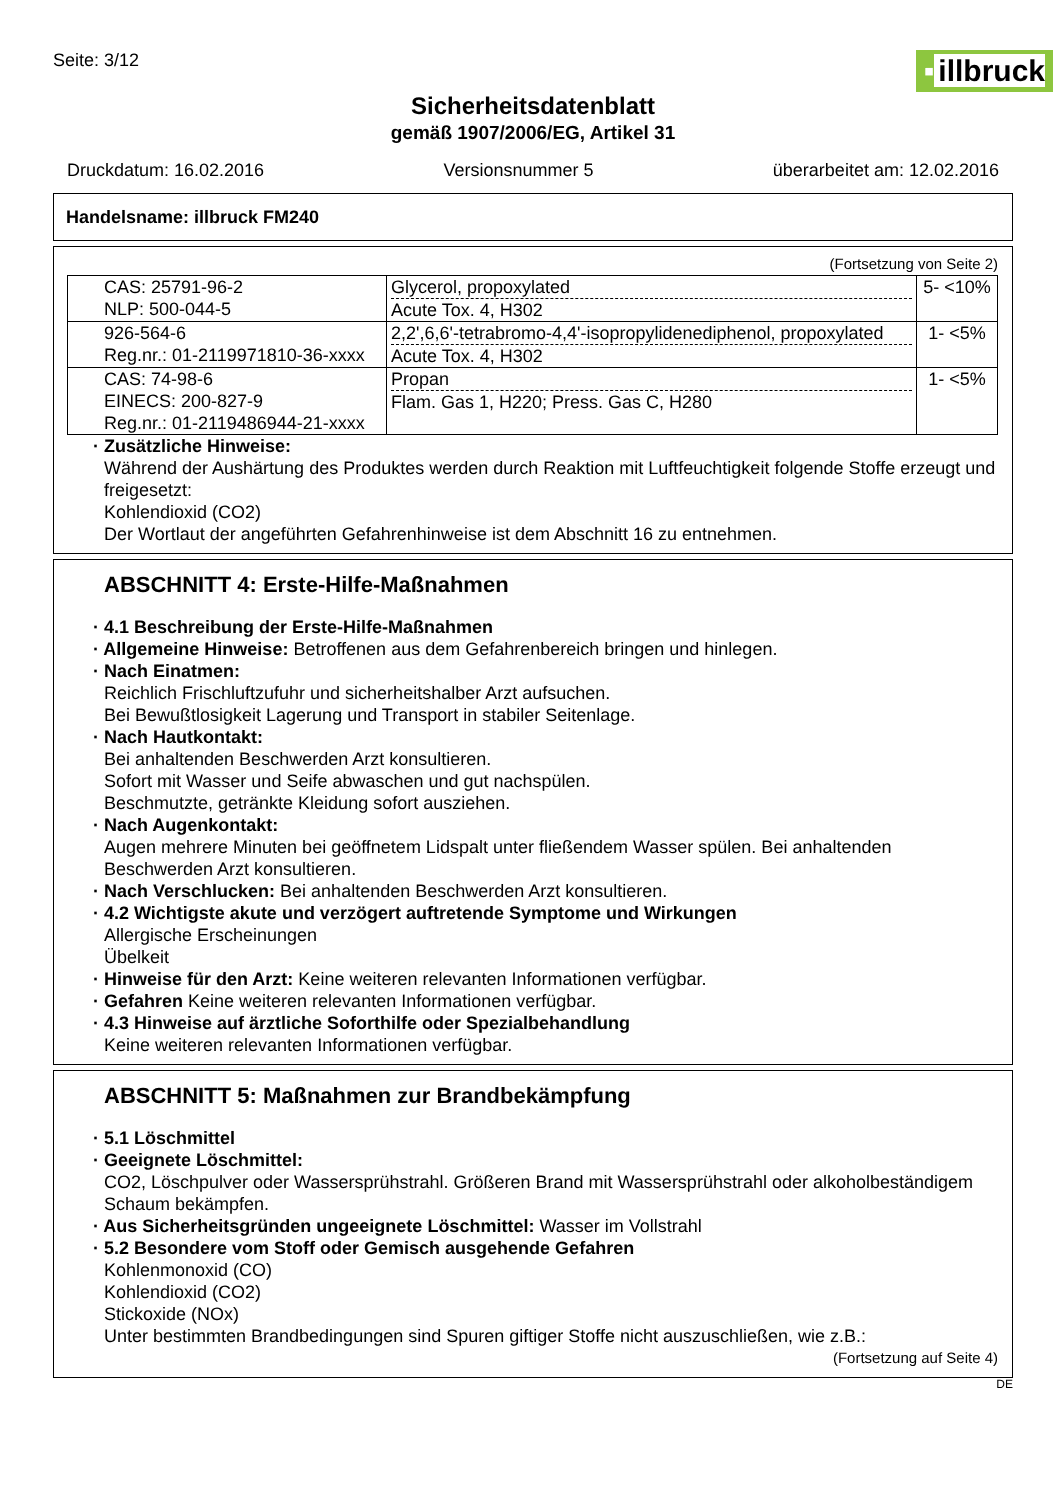Seite: 3/12
▪ illbruck
Sicherheitsdatenblatt
gemäß 1907/2006/EG, Artikel 31
Druckdatum: 16.02.2016 Versionsnummer 5 überarbeitet am: 12.02.2016
Handelsname: illbruck FM240
(Fortsetzung von Seite 2)
| CAS: 25791-96-2 NLP: 500-044-5 | Glycerol, propoxylated Acute Tox. 4, H302 | 5- <10% |
| 926-564-6 Reg.nr.: 01-2119971810-36-xxxx | 2,2',6,6'-tetrabromo-4,4'-isopropylidenediphenol, propoxylated Acute Tox. 4, H302 | 1- <5% |
| CAS: 74-98-6 EINECS: 200-827-9 Reg.nr.: 01-2119486944-21-xxxx | Propan Flam. Gas 1, H220; Press. Gas C, H280 | 1- <5% |
· Zusätzliche Hinweise:
Während der Aushärtung des Produktes werden durch Reaktion mit Luftfeuchtigkeit folgende Stoffe erzeugt und freigesetzt:
Kohlendioxid (CO2)
Der Wortlaut der angeführten Gefahrenhinweise ist dem Abschnitt 16 zu entnehmen.
ABSCHNITT 4: Erste-Hilfe-Maßnahmen
· 4.1 Beschreibung der Erste-Hilfe-Maßnahmen
· Allgemeine Hinweise: Betroffenen aus dem Gefahrenbereich bringen und hinlegen.
· Nach Einatmen:
Reichlich Frischluftzufuhr und sicherheitshalber Arzt aufsuchen.
Bei Bewußtlosigkeit Lagerung und Transport in stabiler Seitenlage.
· Nach Hautkontakt:
Bei anhaltenden Beschwerden Arzt konsultieren.
Sofort mit Wasser und Seife abwaschen und gut nachspülen.
Beschmutzte, getränkte Kleidung sofort ausziehen.
· Nach Augenkontakt:
Augen mehrere Minuten bei geöffnetem Lidspalt unter fließendem Wasser spülen. Bei anhaltenden Beschwerden Arzt konsultieren.
· Nach Verschlucken: Bei anhaltenden Beschwerden Arzt konsultieren.
· 4.2 Wichtigste akute und verzögert auftretende Symptome und Wirkungen
Allergische Erscheinungen
Übelkeit
· Hinweise für den Arzt: Keine weiteren relevanten Informationen verfügbar.
· Gefahren Keine weiteren relevanten Informationen verfügbar.
· 4.3 Hinweise auf ärztliche Soforthilfe oder Spezialbehandlung
Keine weiteren relevanten Informationen verfügbar.
ABSCHNITT 5: Maßnahmen zur Brandbekämpfung
· 5.1 Löschmittel
· Geeignete Löschmittel:
CO2, Löschpulver oder Wassersprühstrahl. Größeren Brand mit Wassersprühstrahl oder alkoholbeständigem Schaum bekämpfen.
· Aus Sicherheitsgründen ungeeignete Löschmittel: Wasser im Vollstrahl
· 5.2 Besondere vom Stoff oder Gemisch ausgehende Gefahren
Kohlenmonoxid (CO)
Kohlendioxid (CO2)
Stickoxide (NOx)
Unter bestimmten Brandbedingungen sind Spuren giftiger Stoffe nicht auszuschließen, wie z.B.:
(Fortsetzung auf Seite 4)
DE